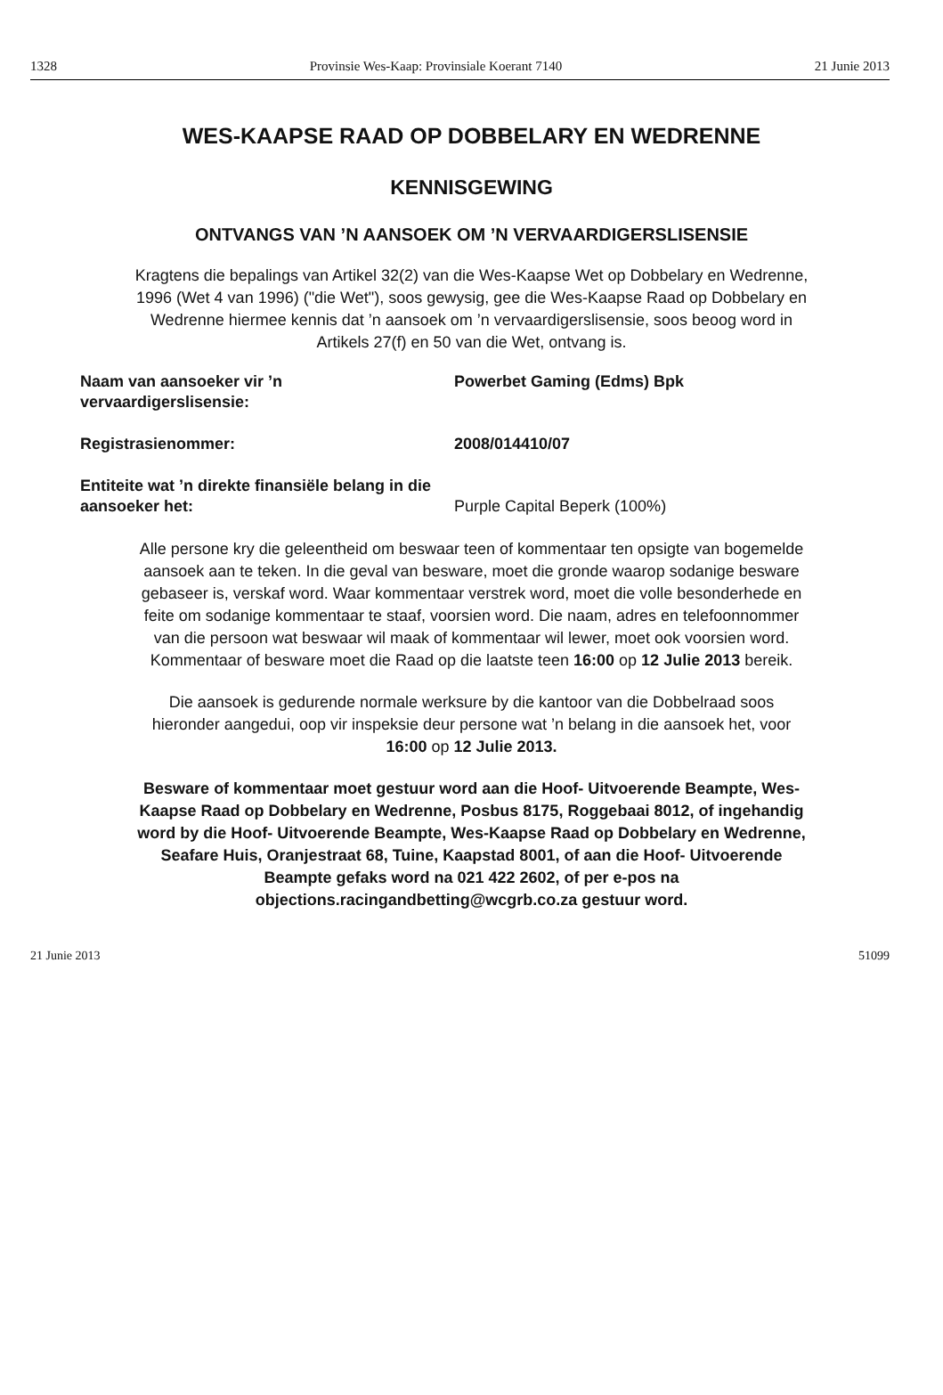1328 Provinsie Wes-Kaap: Provinsiale Koerant 7140 21 Junie 2013
WES-KAAPSE RAAD OP DOBBELARY EN WEDRENNE
KENNISGEWING
ONTVANGS VAN ’N AANSOEK OM ’N VERVAARDIGERSLISENSIE
Kragtens die bepalings van Artikel 32(2) van die Wes-Kaapse Wet op Dobbelary en Wedrenne, 1996 (Wet 4 van 1996) ("die Wet"), soos gewysig, gee die Wes-Kaapse Raad op Dobbelary en Wedrenne hiermee kennis dat ’n aansoek om ’n vervaardigerslisensie, soos beoog word in Artikels 27(f) en 50 van die Wet, ontvang is.
| Naam van aansoeker vir ’n vervaardigerslisensie: | Powerbet Gaming (Edms) Bpk |
| Registrasienommer: | 2008/014410/07 |
| Entiteite wat ’n direkte finansiële belang in die aansoeker het: | Purple Capital Beperk (100%) |
Alle persone kry die geleentheid om beswaar teen of kommentaar ten opsigte van bogemelde aansoek aan te teken. In die geval van besware, moet die gronde waarop sodanige besware gebaseer is, verskaf word. Waar kommentaar verstrek word, moet die volle besonderhede en feite om sodanige kommentaar te staaf, voorsien word. Die naam, adres en telefoonnommer van die persoon wat beswaar wil maak of kommentaar wil lewer, moet ook voorsien word. Kommentaar of besware moet die Raad op die laatste teen 16:00 op 12 Julie 2013 bereik.
Die aansoek is gedurende normale werksure by die kantoor van die Dobbelraad soos hieronder aangedui, oop vir inspeksie deur persone wat ’n belang in die aansoek het, voor 16:00 op 12 Julie 2013.
Besware of kommentaar moet gestuur word aan die Hoof- Uitvoerende Beampte, Wes-Kaapse Raad op Dobbelary en Wedrenne, Posbus 8175, Roggebaai 8012, of ingehandig word by die Hoof- Uitvoerende Beampte, Wes-Kaapse Raad op Dobbelary en Wedrenne, Seafare Huis, Oranjestraat 68, Tuine, Kaapstad 8001, of aan die Hoof- Uitvoerende Beampte gefaks word na 021 422 2602, of per e-pos na objections.racingandbetting@wcgrb.co.za gestuur word.
21 Junie 2013 51099